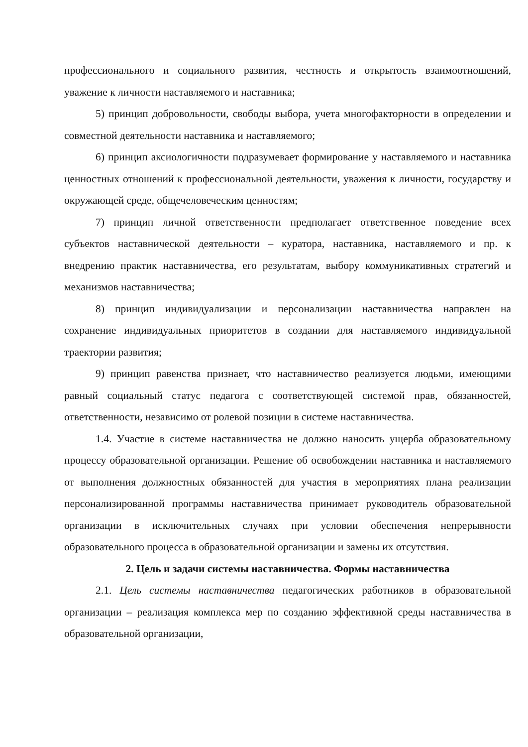профессионального и социального развития, честность и открытость взаимоотношений, уважение к личности наставляемого и наставника;
5) принцип добровольности, свободы выбора, учета многофакторности в определении и совместной деятельности наставника и наставляемого;
6) принцип аксиологичности подразумевает формирование у наставляемого и наставника ценностных отношений к профессиональной деятельности, уважения к личности, государству и окружающей среде, общечеловеческим ценностям;
7) принцип личной ответственности предполагает ответственное поведение всех субъектов наставнической деятельности – куратора, наставника, наставляемого и пр. к внедрению практик наставничества, его результатам, выбору коммуникативных стратегий и механизмов наставничества;
8) принцип индивидуализации и персонализации наставничества направлен на сохранение индивидуальных приоритетов в создании для наставляемого индивидуальной траектории развития;
9) принцип равенства признает, что наставничество реализуется людьми, имеющими равный социальный статус педагога с соответствующей системой прав, обязанностей, ответственности, независимо от ролевой позиции в системе наставничества.
1.4. Участие в системе наставничества не должно наносить ущерба образовательному процессу образовательной организации. Решение об освобождении наставника и наставляемого от выполнения должностных обязанностей для участия в мероприятиях плана реализации персонализированной программы наставничества принимает руководитель образовательной организации в исключительных случаях при условии обеспечения непрерывности образовательного процесса в образовательной организации и замены их отсутствия.
2. Цель и задачи системы наставничества. Формы наставничества
2.1. Цель системы наставничества педагогических работников в образовательной организации – реализация комплекса мер по созданию эффективной среды наставничества в образовательной организации,